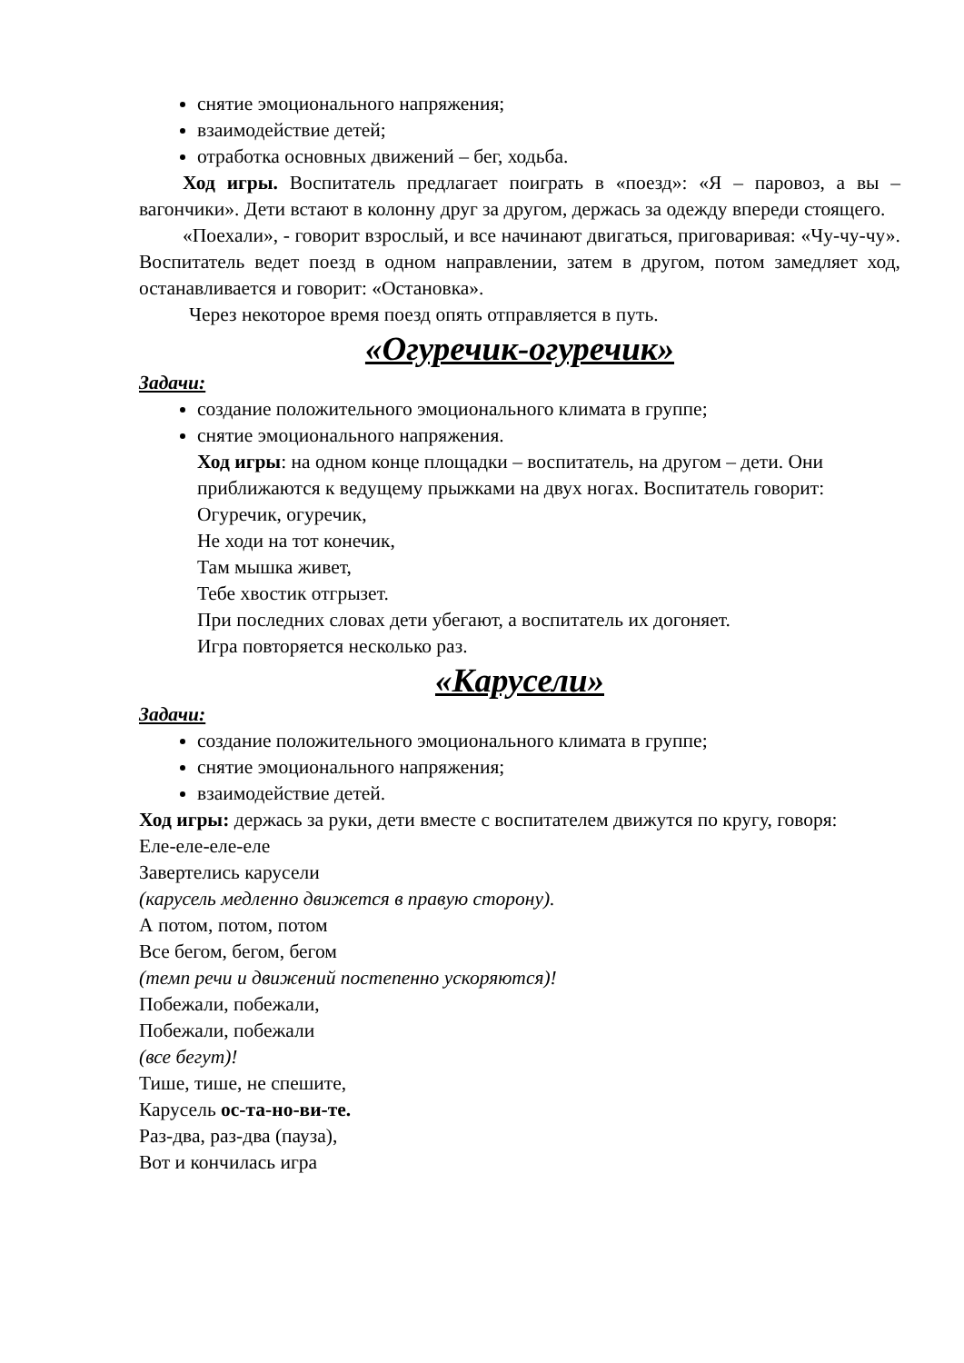снятие эмоционального напряжения;
взаимодействие детей;
отработка основных движений – бег, ходьба.
Ход игры. Воспитатель предлагает поиграть в «поезд»: «Я – паровоз, а вы – вагончики». Дети встают в колонну друг за другом, держась за одежду впереди стоящего.
«Поехали», - говорит взрослый, и все начинают двигаться, приговаривая: «Чу-чу-чу». Воспитатель ведет поезд в одном направлении, затем в другом, потом замедляет ход, останавливается и говорит: «Остановка».
Через некоторое время поезд опять отправляется в путь.
«Огуречик-огуречик»
Задачи:
создание положительного эмоционального климата в группе;
снятие эмоционального напряжения.
Ход игры: на одном конце площадки – воспитатель, на другом – дети. Они приближаются к ведущему прыжками на двух ногах. Воспитатель говорит:
Огуречик, огуречик,
Не ходи на тот конечик,
Там мышка живет,
Тебе хвостик отгрызет.
При последних словах дети убегают, а воспитатель их догоняет.
Игра повторяется несколько раз.
«Карусели»
Задачи:
создание положительного эмоционального климата в группе;
снятие эмоционального напряжения;
взаимодействие детей.
Ход игры: держась за руки, дети вместе с воспитателем движутся по кругу, говоря:
Еле-еле-еле-еле
Завертелись карусели
(карусель медленно движется в правую сторону).
А потом, потом, потом
Все бегом, бегом, бегом
(темп речи и движений постепенно ускоряются)!
Побежали, побежали,
Побежали, побежали
(все бегут)!
Тише, тише, не спешите,
Карусель ос-та-но-ви-те.
Раз-два, раз-два (пауза),
Вот и кончилась игра